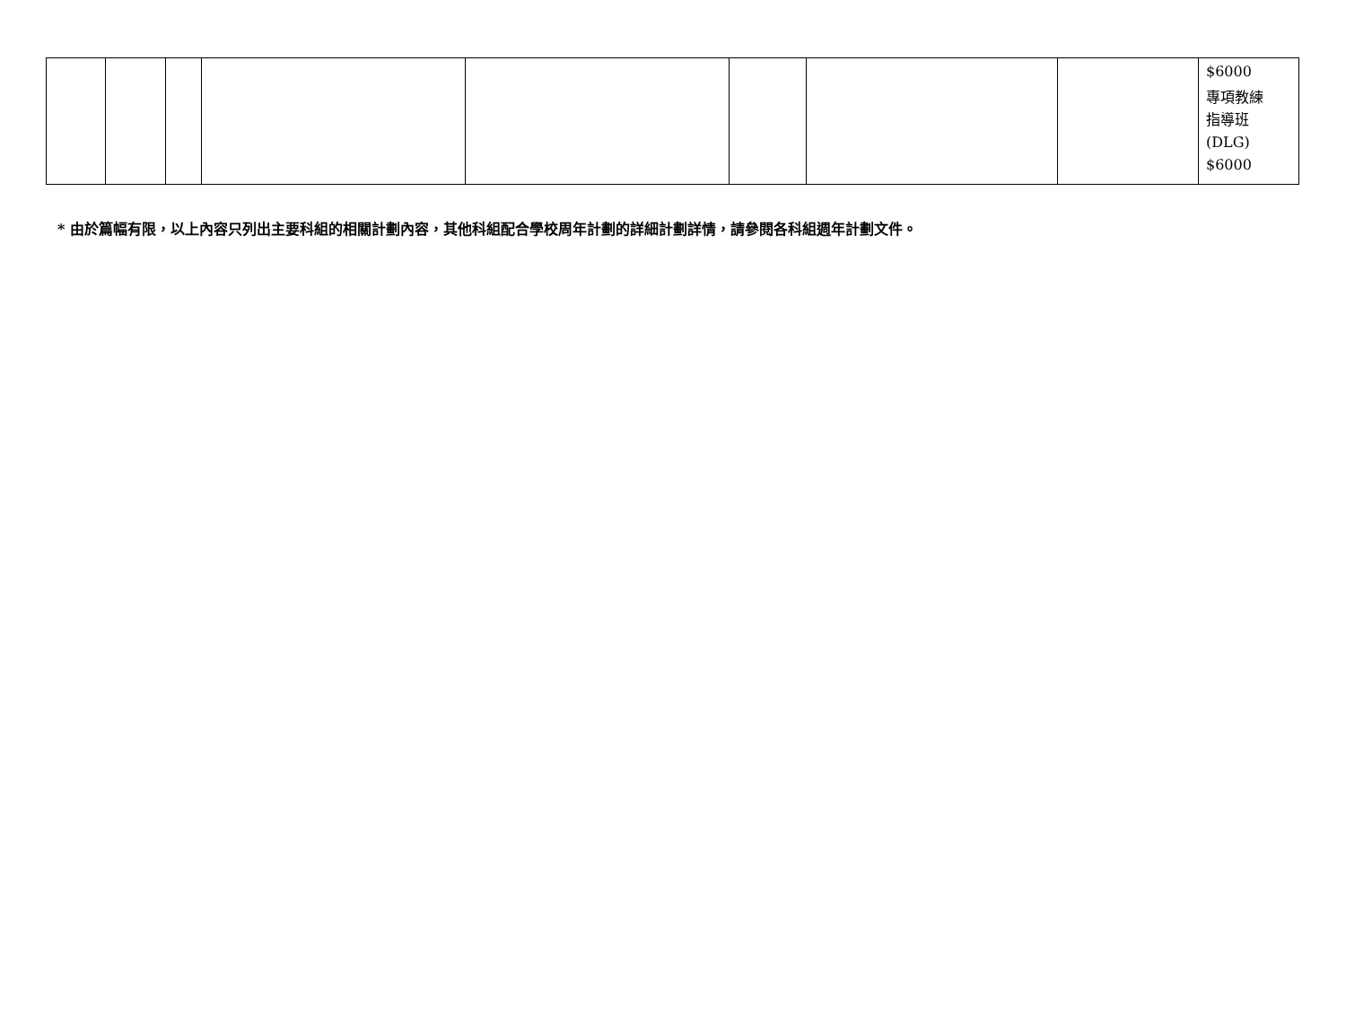| | | | | | | | | $6000 專項教練 指導班 (DLG) $6000 |
* 由於篇幅有限，以上內容只列出主要科組的相關計劃內容，其他科組配合學校周年計劃的詳細計劃詳情，請參閱各科組週年計劃文件。